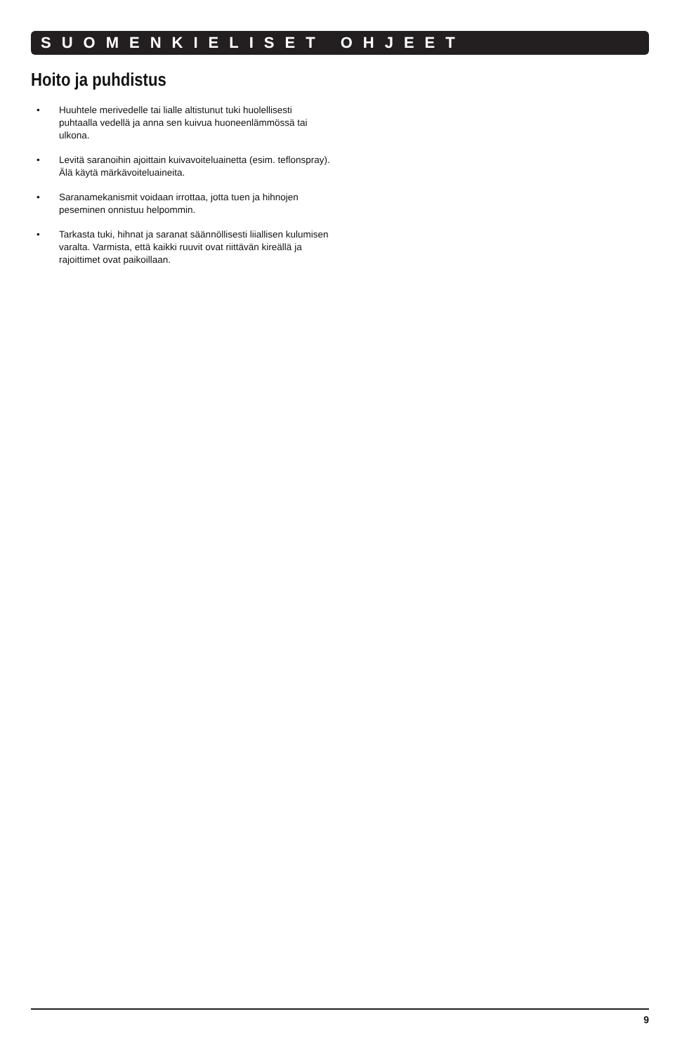SUOMENKIELISET OHJEET
Hoito ja puhdistus
• Huuhtele merivedelle tai lialle altistunut tuki huolellisesti puhtaalla vedellä ja anna sen kuivua huoneenlämmössä tai ulkona.
• Levitä saranoihin ajoittain kuivavoiteluainetta (esim. teflonspray). Älä käytä märkävoiteluaineita.
• Saranamekanismit voidaan irrottaa, jotta tuen ja hihnojen peseminen onnistuu helpommin.
• Tarkasta tuki, hihnat ja saranat säännöllisesti liiallisen kulumisen varalta. Varmista, että kaikki ruuvit ovat riittävän kireällä ja rajoittimet ovat paikoillaan.
9